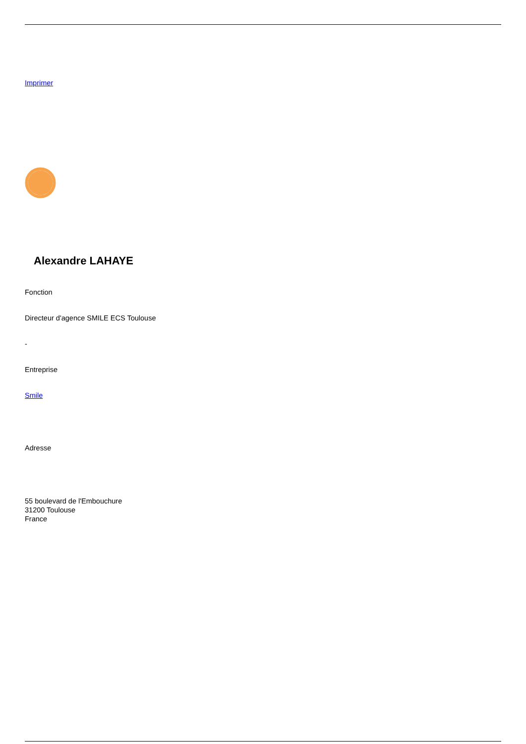Imprimer
Alexandre LAHAYE
Fonction
Directeur d'agence SMILE ECS Toulouse
-
Entreprise
Smile
Adresse
55 boulevard de l'Embouchure
31200 Toulouse
France